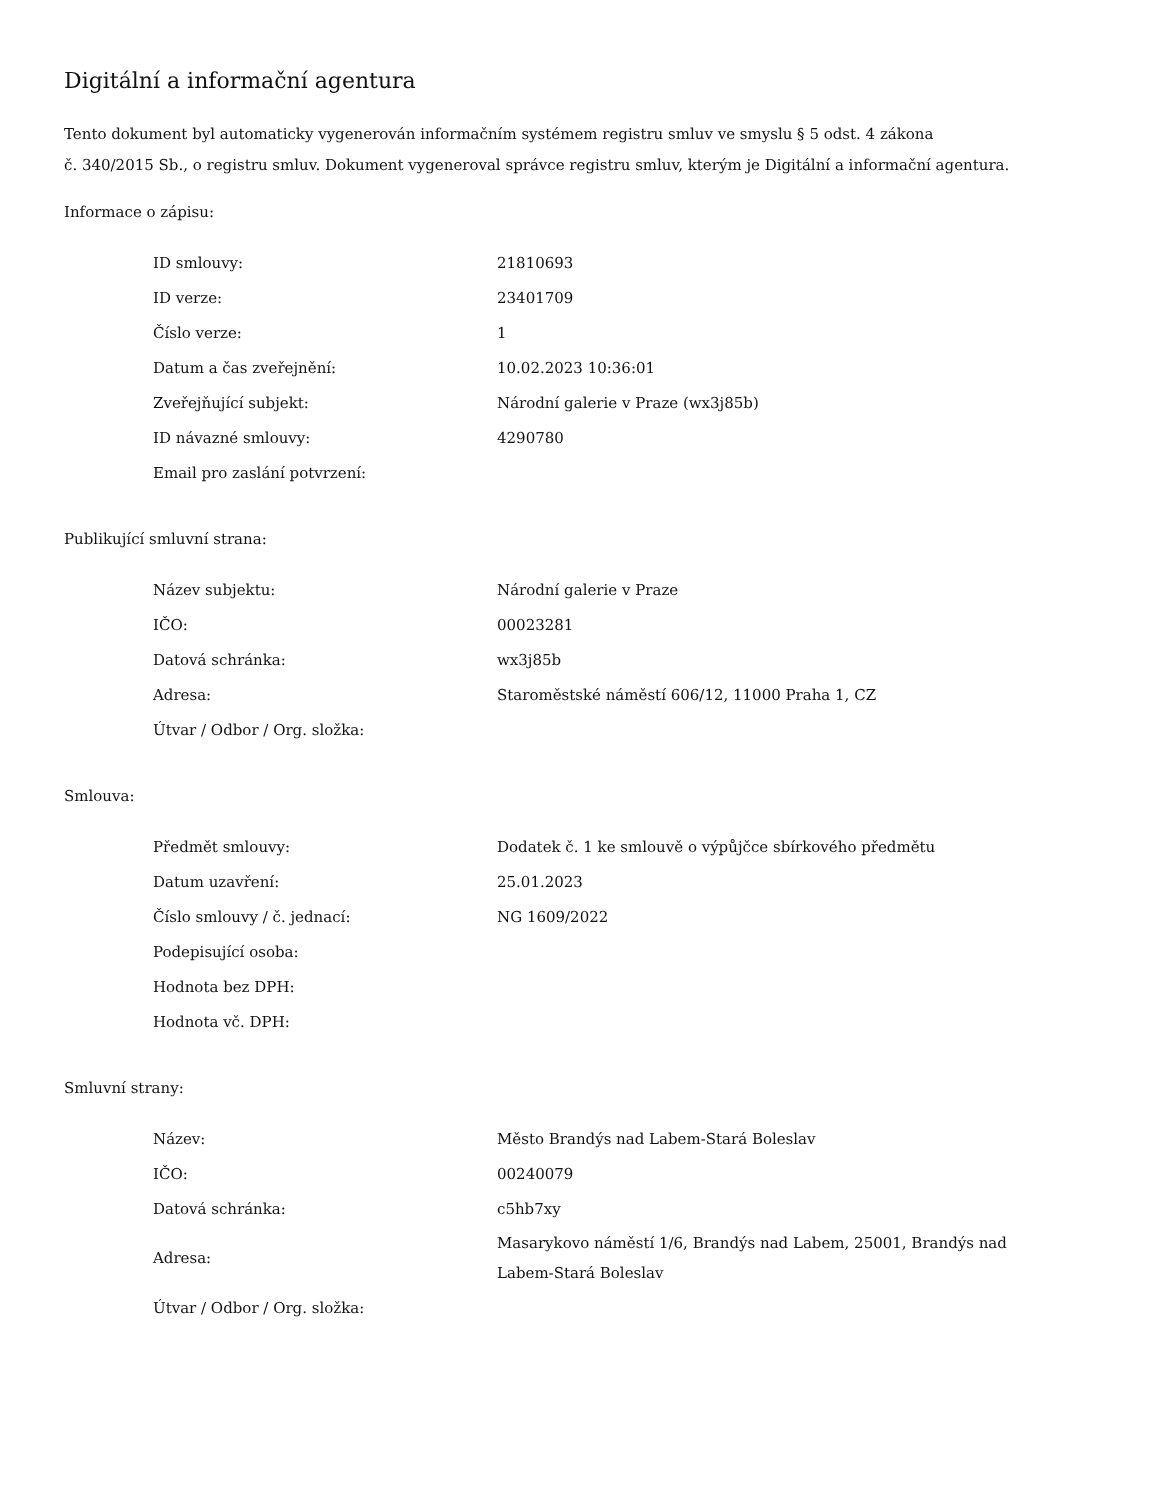Digitální a informační agentura
Tento dokument byl automaticky vygenerován informačním systémem registru smluv ve smyslu § 5 odst. 4 zákona
č. 340/2015 Sb., o registru smluv. Dokument vygeneroval správce registru smluv, kterým je Digitální a informační agentura.
Informace o zápisu:
| ID smlouvy: | 21810693 |
| ID verze: | 23401709 |
| Číslo verze: | 1 |
| Datum a čas zveřejnění: | 10.02.2023 10:36:01 |
| Zveřejňující subjekt: | Národní galerie v Praze (wx3j85b) |
| ID návazné smlouvy: | 4290780 |
| Email pro zaslání potvrzení: | |
Publikující smluvní strana:
| Název subjektu: | Národní galerie v Praze |
| IČO: | 00023281 |
| Datová schránka: | wx3j85b |
| Adresa: | Staroměstské náměstí 606/12, 11000 Praha 1, CZ |
| Útvar / Odbor / Org. složka: | |
Smlouva:
| Předmět smlouvy: | Dodatek č. 1 ke smlouvě o výpůjčce sbírkového předmětu |
| Datum uzavření: | 25.01.2023 |
| Číslo smlouvy / č. jednací: | NG 1609/2022 |
| Podepisující osoba: | |
| Hodnota bez DPH: | |
| Hodnota vč. DPH: | |
Smluvní strany:
| Název: | Město Brandýs nad Labem-Stará Boleslav |
| IČO: | 00240079 |
| Datová schránka: | c5hb7xy |
| Adresa: | Masarykovo náměstí 1/6, Brandýs nad Labem, 25001, Brandýs nad Labem-Stará Boleslav |
| Útvar / Odbor / Org. složka: | |